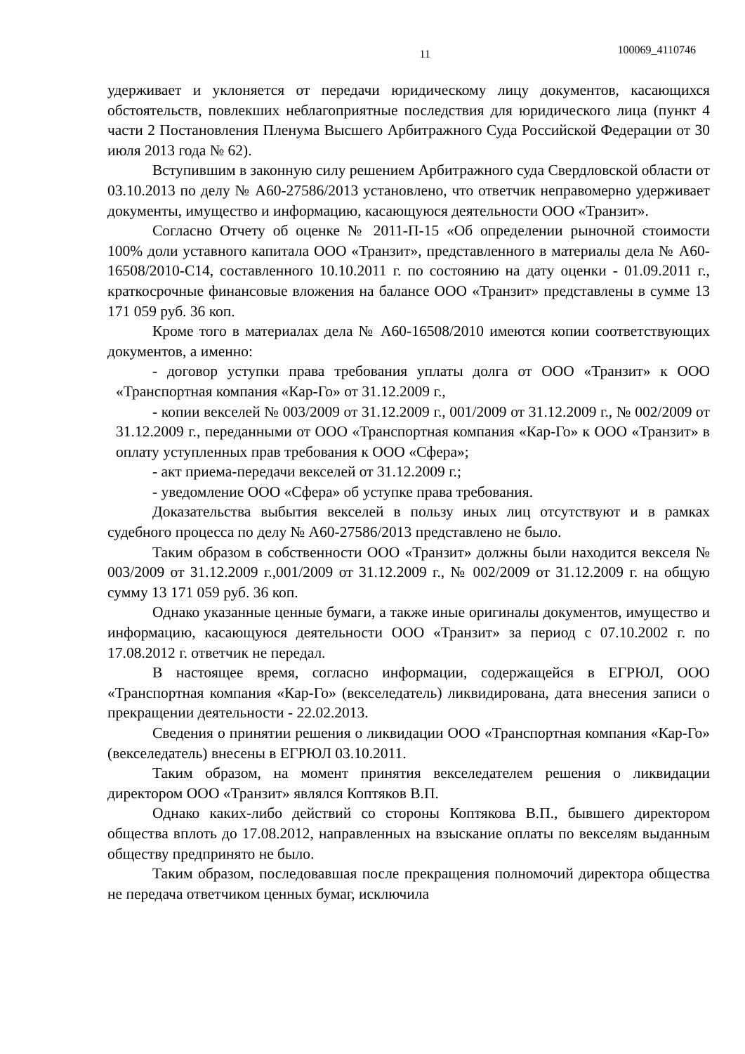11 100069_4110746
удерживает и уклоняется от передачи юридическому лицу документов, касающихся обстоятельств, повлекших неблагоприятные последствия для юридического лица (пункт 4 части 2 Постановления Пленума Высшего Арбитражного Суда Российской Федерации от 30 июля 2013 года № 62).
Вступившим в законную силу решением Арбитражного суда Свердловской области от 03.10.2013 по делу № А60-27586/2013 установлено, что ответчик неправомерно удерживает документы, имущество и информацию, касающуюся деятельности ООО «Транзит».
Согласно Отчету об оценке № 2011-П-15 «Об определении рыночной стоимости 100% доли уставного капитала ООО «Транзит», представленного в материалы дела № А60-16508/2010-С14, составленного 10.10.2011 г. по состоянию на дату оценки - 01.09.2011 г., краткосрочные финансовые вложения на балансе ООО «Транзит» представлены в сумме 13 171 059 руб. 36 коп.
Кроме того в материалах дела № А60-16508/2010 имеются копии соответствующих документов, а именно:
- договор уступки права требования уплаты долга от ООО «Транзит» к ООО «Транспортная компания «Кар-Го» от 31.12.2009 г.,
- копии векселей № 003/2009 от 31.12.2009 г., 001/2009 от 31.12.2009 г., № 002/2009 от 31.12.2009 г., переданными от ООО «Транспортная компания «Кар-Го» к ООО «Транзит» в оплату уступленных прав требования к ООО «Сфера»;
- акт приема-передачи векселей от 31.12.2009 г.;
- уведомление ООО «Сфера» об уступке права требования.
Доказательства выбытия векселей в пользу иных лиц отсутствуют и в рамках судебного процесса по делу № А60-27586/2013 представлено не было.
Таким образом в собственности ООО «Транзит» должны были находится векселя № 003/2009 от 31.12.2009 г.,001/2009 от 31.12.2009 г., № 002/2009 от 31.12.2009 г. на общую сумму 13 171 059 руб. 36 коп.
Однако указанные ценные бумаги, а также иные оригиналы документов, имущество и информацию, касающуюся деятельности ООО «Транзит» за период с 07.10.2002 г. по 17.08.2012 г. ответчик не передал.
В настоящее время, согласно информации, содержащейся в ЕГРЮЛ, ООО «Транспортная компания «Кар-Го» (векселедатель) ликвидирована, дата внесения записи о прекращении деятельности - 22.02.2013.
Сведения о принятии решения о ликвидации ООО «Транспортная компания «Кар-Го» (векселедатель) внесены в ЕГРЮЛ 03.10.2011.
Таким образом, на момент принятия векселедателем решения о ликвидации директором ООО «Транзит» являлся Коптяков В.П.
Однако каких-либо действий со стороны Коптякова В.П., бывшего директором общества вплоть до 17.08.2012, направленных на взыскание оплаты по векселям выданным обществу предпринято не было.
Таким образом, последовавшая после прекращения полномочий директора общества не передача ответчиком ценных бумаг, исключила